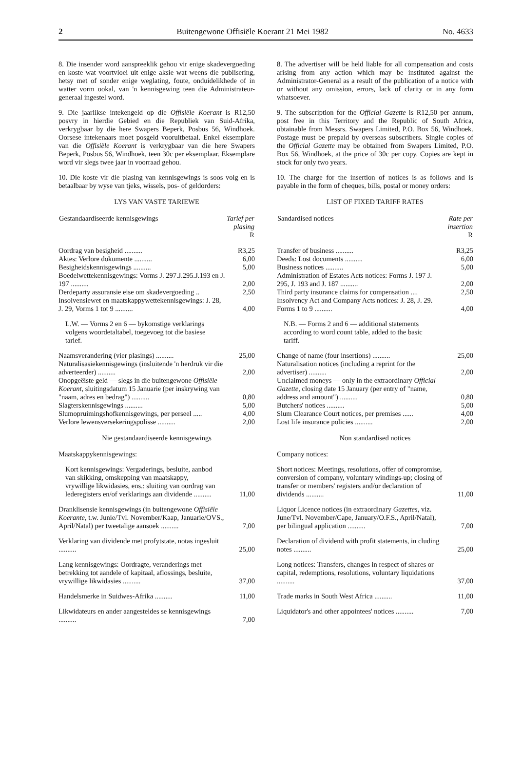2 Buitengewone Offisiële Koerant 21 Mei 1982 No. 4633
8. Die insender word aanspreeklik gehou vir enige skadevergoeding en koste wat voortvloei uit enige aksie wat weens die publisering, hetsy met of sonder enige weglating, foute, onduidelikhede of in watter vorm ookal, van 'n kennisgewing teen die Administrateur-generaal ingestel word.
9. Die jaarlikse intekengeld op die Offisiële Koerant is R12,50 posvry in hierdie Gebied en die Republiek van Suid-Afrika, verkrygbaar by die here Swapers Beperk, Posbus 56, Windhoek. Oorsese intekenaars moet posgeld vooruitbetaal. Enkel eksemplare van die Offisiële Koerant is verkrygbaar van die here Swapers Beperk, Posbus 56, Windhoek, teen 30c per eksemplaar. Eksemplare word vir slegs twee jaar in voorraad gehou.
10. Die koste vir die plasing van kennisgewings is soos volg en is betaalbaar by wyse van tjeks, wissels, pos- of geldorders:
LYS VAN VASTE TARIEWE
| Gestandaardiseerde kennisgewings | Tarief per plasing R |
| --- | --- |
| Oordrag van besigheid .......... | R3,25 |
| Aktes: Verlore dokumente .......... | 6,00 |
| Besigheidskennisgewings .......... | 5,00 |
| Boedelwettekennisgewings: Vorms J. 297.J.295.J.193 en J. 197 .......... | 2,00 |
| Derdeparty assuransie eise om skadevergoeding .. | 2,50 |
| Insolvensiewet en maatskappywettekennisgewings: J. 28, J. 29, Vorms 1 tot 9 .......... | 4,00 |
| L.W. — Vorms 2 en 6 — bykomstige verklarings volgens woordetaltabel, toegevoeg tot die basiese tarief. | |
| Naamsverandering (vier plasings) .......... | 25,00 |
| Naturalisasiekennisgewings (insluitende 'n herdruk vir die adverteerder) .......... | 2,00 |
| Onopgeëiste geld — slegs in die buitengewone Offisiële Koerant , sluitingsdatum 15 Januarie (per inskrywing van "naam, adres en bedrag") .......... | 0,80 |
| Slagterskennisgewings .......... | 5,00 |
| Slumopruimingshofkennisgewings, per perseel ..... | 4,00 |
| Verlore lewensversekeringspolisse .......... | 2,00 |
Nie gestandaardiseerde kennisgewings
| Maatskappykennisgewings: | |
| Kort kennisgewings: Vergaderings, besluite, aanbod van skikking, omskepping van maatskappy, vrywillige likwidasies, ens.: sluiting van oordrag van lederegisters en/of verklarings aan dividende .......... | 11,00 |
| Dranklisensie kennisgewings (in buitengewone Offisiële Koerante , t.w. Junie/Tvl. November/Kaap, Januarie/OVS., April/Natal) per tweetalige aansoek .......... | 7,00 |
| Verklaring van dividende met profytstate, notas ingesluit .......... | 25,00 |
| Lang kennisgewings: Oordragte, veranderings met betrekking tot aandele of kapitaal, aflossings, besluite, vrywillige likwidasies .......... | 37,00 |
| Handelsmerke in Suidwes-Afrika .......... | 11,00 |
| Likwidateurs en ander aangesteldes se kennisgewings .......... | 7,00 |
8. The advertiser will be held liable for all compensation and costs arising from any action which may be instituted against the Administrator-General as a result of the publication of a notice with or without any omission, errors, lack of clarity or in any form whatsoever.
9. The subscription for the Official Gazette is R12,50 per annum, post free in this Territory and the Republic of South Africa, obtainable from Messrs. Swapers Limited, P.O. Box 56, Windhoek. Postage must be prepaid by overseas subscribers. Single copies of the Official Gazette may be obtained from Swapers Limited, P.O. Box 56, Windhoek, at the price of 30c per copy. Copies are kept in stock for only two years.
10. The charge for the insertion of notices is as follows and is payable in the form of cheques, bills, postal or money orders:
LIST OF FIXED TARIFF RATES
| Sandardised notices | Rate per insertion R |
| --- | --- |
| Transfer of business .......... | R3,25 |
| Deeds: Lost documents .......... | 6,00 |
| Business notices .......... | 5,00 |
| Administration of Estates Acts notices: Forms J. 197 J. 295, J. 193 and J. 187 .......... | 2,00 |
| Third party insurance claims for compensation .... | 2,50 |
| Insolvency Act and Company Acts notices: J. 28, J. 29. Forms 1 to 9 .......... | 4,00 |
| N.B. — Forms 2 and 6 — additional statements according to word count table, added to the basic tariff. | |
| Change of name (four insertions) .......... | 25,00 |
| Naturalisation notices (including a reprint for the advertiser) .......... | 2,00 |
| Unclaimed moneys — only in the extraordinary Official Gazette , closing date 15 January (per entry of "name, address and amount") .......... | 0,80 |
| Butchers' notices .......... | 5,00 |
| Slum Clearance Court notices, per premises ...... | 4,00 |
| Lost life insurance policies .......... | 2,00 |
Non standardised notices
| Company notices: | |
| Short notices: Meetings, resolutions, offer of compromise, conversion of company, voluntary windings-up; closing of transfer or members' registers and/or declaration of dividends .......... | 11,00 |
| Liquor Licence notices (in extraordinary Gazettes , viz. June/Tvl. November/Cape, January/O.F.S., April/Natal), per bilingual application .......... | 7,00 |
| Declaration of dividend with profit statements, in cluding notes .......... | 25,00 |
| Long notices: Transfers, changes in respect of shares or capital, redemptions, resolutions, voluntary liquidations .......... | 37,00 |
| Trade marks in South West Africa .......... | 11,00 |
| Liquidator's and other appointees' notices .......... | 7,00 |